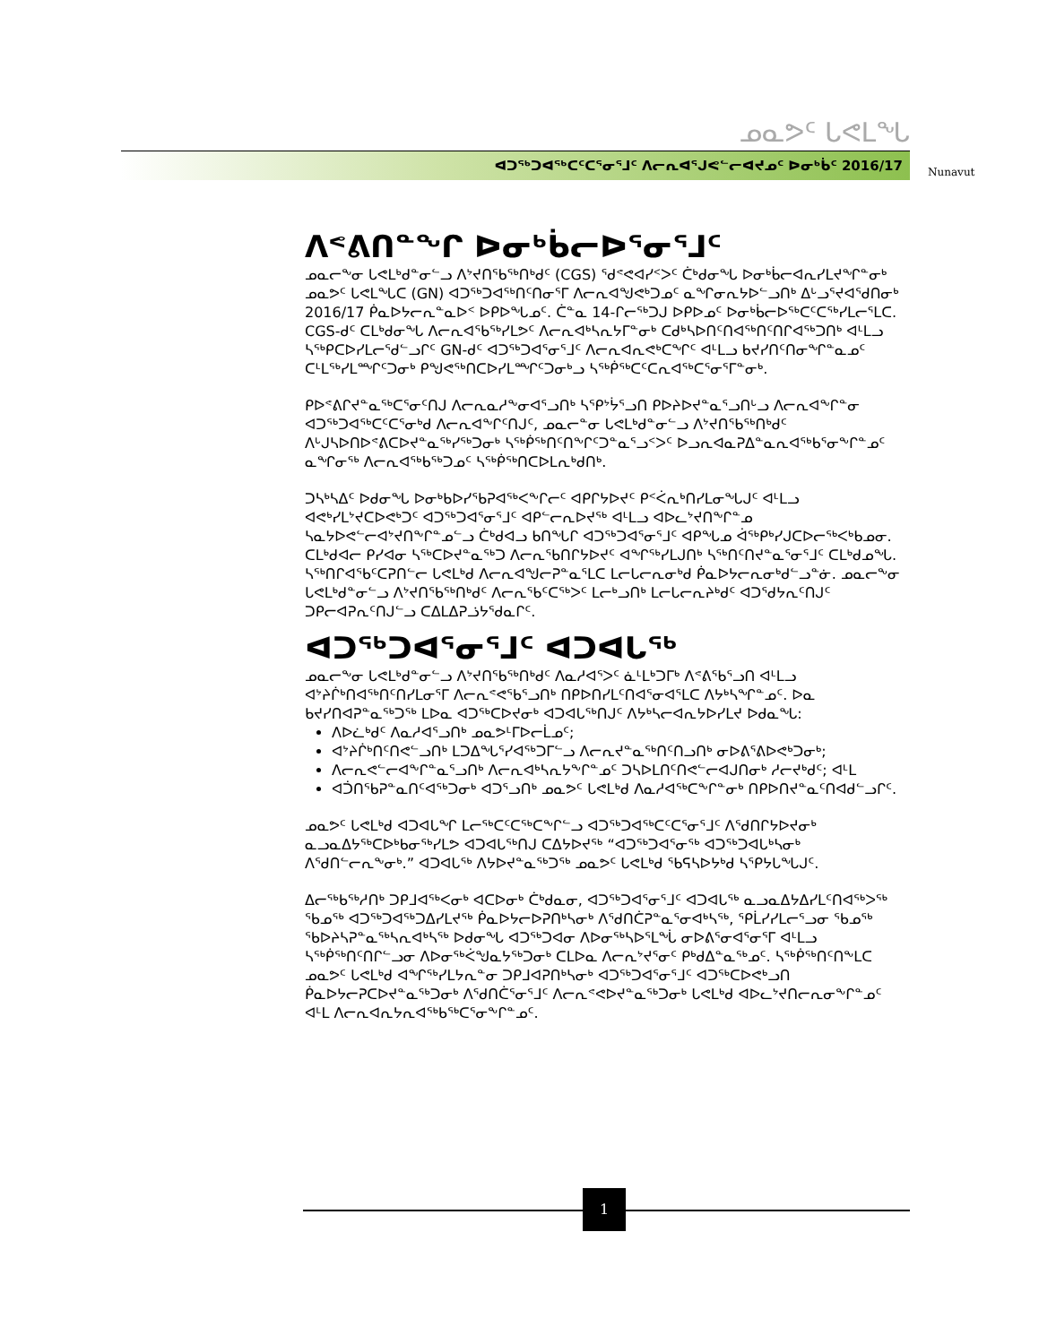ᓄᓇᕗᑦ ᒐᕙᒪᖓ
ᐊᑐᖅᑐᐊᖅᑕᑦᑕᕐᓂᕐᒧᑦ ᐱᓕᕆᐊᕐᒍᕙᓪᓕᐊᔪᓄᑦ ᐅᓂᒃᑳᑦ 2016/17
Nunavut
ᐱᕝᕕᑎᓐᖏ ᐅᓂᒃᑳᓕᐅᕐᓂᕐᒧᑦ
ᓄᓇᓕᖕᓂ ᒐᕙᒪᒃᑯᓐᓂᓪᓗ ᐱᔾᔪᑎᖃᖅᑎᒃᑯᑦ (CGS) ᖁᕝᕙᐊᓯᑉᐳᑦ ᑖᒃᑯᓂᖓ ᐅᓂᒃᑳᓕᐊᕆᓯᒪᔪᖏᓐᓂᒃ ᓄᓇᕗᑦ ᒐᕙᒪᖓᑕ (GN) ᐊᑐᖅᑐᐊᖅᑎᑦᑎᓂᕐᒥ ᐱᓕᕆᐊᖑᕙᒃᑐᓄᑦ ᓇᖏᓂᕆᔭᐅᓪᓗᑎᒃ ᐃᒡᓗᕐᔪᐊᖁᑎᓂᒃ 2016/17 ᑮᓇᐅᔭᓕᕆᓐᓇᐅᑉ ᐅᑭᐅᖓᓄᑦ. ᑖᓐᓇ 14-ᒋᓕᖅᑐᒍ ᐅᑭᐅᓄᑦ ᐅᓂᒃᑳᓕᐅᖅᑕᑦᑕᖅᓯᒪᓕᕐᒪᑕ. CGS-ᑯᑦ ᑕᒪᒃᑯᓂᖓ ᐱᓕᕆᐊᖃᖅᓯᒪᕗᑦ ᐱᓕᕆᐊᒃᓴᕆᔭᒥᓐᓂᒃ ᑕᑯᒃᓴᐅᑎᑦᑎᐊᖅᑎᑦᑎᒋᐊᖅᑐᑎᒃ ᐊᒻᒪᓗ ᓴᖅᑭᑕᐅᓯᒪᓕᕐᑯᓪᓗᒋᑦ GN-ᑯᑦ ᐊᑐᖅᑐᐊᕐᓂᕐᒧᑦ ᐱᓕᕆᐊᕆᕙᒃᑕᖏᑦ ᐊᒻᒪᓗ ᑲᔪᓯᑎᑦᑎᓂᖏᓐᓇᓄᑦ ᑕᒻᒪᖅᓯᒪᙱᑦᑐᓂᒃ ᑭᖑᕙᖅᑎᑕᐅᓯᒪᙱᑦᑐᓂᒃᓗ ᓴᖅᑮᖅᑕᑦᑕᕆᐊᖅᑕᕐᓂᕐᒥᓐᓂᒃ.
ᑭᐅᕝᕕᒋᔪᓐᓇᖅᑕᕐᓂᑦᑎᒍ ᐱᓕᕆᓇᓱᖕᓂᐊᕐᓗᑎᒃ ᓴᕿᔾᔮᕐᓗᑎ ᑭᐅᔨᐅᔪᓐᓇᕐᓗᑎᒡᓗ ᐱᓕᕆᐊᖕᒋᓐᓂ ᐊᑐᖅᑐᐊᖅᑕᑦᑕᕐᓂᒃᑯ ᐱᓕᕆᐊᖕᒋᑦᑎᒍᑦ, ᓄᓇᓕᓐᓂ ᒐᕙᒪᒃᑯᓐᓂᓪᓗ ᐱᔾᔪᑎᖃᖅᑎᒃᑯᑦ ᐱᒡᒍᓴᐅᑎᐅᕝᕕᑕᐅᔪᓐᓇᖅᓯᖅᑐᓂᒃ ᓴᖅᑮᖅᑎᑦᑎᖕᒋᑦᑐᓐᓇᕐᓗᑉᐳᑦ ᐅᓗᕆᐊᓇᕈᐃᓐᓇᕆᐊᖅᑲᕐᓂᖕᒋᓐᓄᑦ ᓇᖏᓂᖅ ᐱᓕᕆᐊᖅᑲᖅᑐᓄᑦ ᓴᖅᑮᖅᑎᑕᐅᒪᕆᒃᑯᑎᒃ.
ᑐᓴᒃᓴᐃᑦ ᐅᑯᓂᖓ ᐅᓂᒃᑲᐅᓯᖃᕈᐊᖅᐸᖕᒋᓕᑦ ᐊᑭᒋᔭᐅᔪᑦ ᑭᑉᐹᕆᒃᑎᓯᒪᓂᖓᒍᑦ ᐊᒻᒪᓗ ᐊᕙᒃᓯᒪᔾᔪᑕᐅᕙᒃᑐᑦ ᐊᑐᖅᑐᐊᕐᓂᕐᒧᑦ ᐊᑭᓪᓕᕆᐅᔪᖅ ᐊᒻᒪᓗ ᐊᐅᓚᔾᔪᑎᖕᒋᓐᓄ ᓴᓇᔭᐅᕙᓪᓕᐊᔾᔪᑎᖕᒋᓐᓄᓪᓗ ᑖᒃᑯᐊᓗ ᑲᑎᖓᒋ ᐊᑐᖅᑐᐊᕐᓂᕐᒧᑦ ᐊᑭᖓᓄ ᐋᖅᑭᒃᓯᒍᑕᐅᓕᖅᐸᒃᑲᓄᓂ. ᑕᒪᒃᑯᐊᓕ ᑭᓯᐊᓂ ᓴᖅᑕᐅᔪᓐᓇᖅᑐ ᐱᓕᕆᖃᑎᒋᔭᐅᔪᑦ ᐊᖏᖅᓯᒪᒍᑎᒃ ᓴᖅᑎᑦᑎᔪᓐᓇᕐᓂᕐᒧᑦ ᑕᒪᒃᑯᓄᖓ. ᓴᖅᑎᒋᐊᖃᑦᑕᕈᑎᓪᓕ ᒐᕙᒪᒃᑯ ᐱᓕᕆᐊᖑᓕᕈᓐᓇᕐᒪᑕ ᒪᓕᒐᓕᕆᓂᒃᑯ ᑮᓇᐅᔭᓕᕆᓂᒃᑯᓪᓗᓐᓃ. ᓄᓇᓕᖕᓂ ᒐᕙᒪᒃᑯᓐᓂᓪᓗ ᐱᔾᔪᑎᖃᖅᑎᒃᑯᑦ ᐱᓕᕆᖃᑦᑕᖅᐳᑦ ᒪᓕᒃᓗᑎᒃ ᒪᓕᒐᓕᕆᔨᒃᑯᑦ ᐊᑐᖁᔭᕆᑦᑎᒍᑦ ᑐᑭᓕᐊᕈᕆᑦᑎᒍᓪᓗ ᑕᐃᒪᐃᕈᓘᔭᖁᓇᒋᑦ.
ᐊᑐᖅᑐᐊᕐᓂᕐᒧᑦ ᐊᑐᐊᒐᖅ
ᓄᓇᓕᖕᓂ ᒐᕙᒪᒃᑯᓐᓂᓪᓗ ᐱᔾᔪᑎᖃᖅᑎᒃᑯᑦ ᐱᓇᓱᐊᕐᐳᑦ ᓈᒻᒪᒃᑐᒥᒃ ᐱᕝᕕᖃᕐᓗᑎ ᐊᒻᒪᓗ ᐊᔾᔨᒌᒃᑎᐊᖅᑎᑦᑎᓯᒪᓂᕐᒥ ᐱᓕᕆᕝᕙᕐᑲᕐᓗᑎᒃ ᑎᑭᐅᑎᓯᒪᑦᑎᐊᕐᓂᐊᕐᒪᑕ ᐱᔭᒃᓴᖏᓐᓄᑦ. ᐅᓇ ᑲᔪᓯᑎᐊᕈᓐᓇᖅᑐᖅ ᒪᐅᓇ ᐊᑐᖅᑕᐅᔪᓂᒃ ᐊᑐᐊᒐᖅᑎᒍᑦ ᐱᔭᒃᓴᓕᐊᕆᔭᐅᓯᒪᔪ ᐅᑯᓇᖓ:
ᐱᐅᓛᒃᑯᑦ ᐱᓇᓱᐊᕐᓗᑎᒃ ᓄᓇᕗᒻᒥᐅᓕᒫᓄᑦ;
ᐊᔾᔨᒌᒃᑎᑦᑎᕙᓪᓗᑎᒃ ᒪᑐᐃᖓᕐᓯᐊᖅᑐᒥᓪᓗ ᐱᓕᕆᔪᓐᓇᖅᑎᑦᑎᓗᑎᒃ ᓂᐅᕕᕐᕕᐅᕙᒃᑐᓂᒃ;
ᐱᓕᕆᕙᓪᓕᐊᖕᒋᓐᓇᕐᓗᑎᒃ ᐱᓕᕆᐊᒃᓴᕆᔭᖕᒋᓐᓄᑦ ᑐᓴᐅᒪᑎᑦᑎᕙᓪᓕᐊᒍᑎᓂᒃ ᓱᓕᔪᒃᑯᑦ; ᐊᒻᒪ
ᐊᑑᑎᖃᕈᓐᓇᑎᑦᐊᖅᑐᓂᒃ ᐊᑐᕐᓗᑎᒃ ᓄᓇᕗᑦ ᒐᕙᒪᒃᑯ ᐱᓇᓱᐊᖅᑕᖕᒋᓐᓂᒃ ᑎᑭᐅᑎᔪᓐᓇᑦᑎᐊᑯᓪᓗᒋᑦ.
ᓄᓇᕗᑦ ᒐᕙᒪᒃᑯ ᐊᑐᐊᒐᖏ ᒪᓕᖅᑕᑦᑕᖅᑕᖕᒋᓪᓗ ᐊᑐᖅᑐᐊᖅᑕᑦᑕᕐᓂᕐᒧᑦ ᐱᖁᑎᒋᔭᐅᔪᓂᒃ ᓇᓗᓇᐃᔭᖅᑕᐅᒃᑲᓂᖅᓯᒪᕗ ᐊᑐᐊᒐᖅᑎᒍ ᑕᐃᔭᐅᔪᖅ “ᐊᑐᖅᑐᐊᕐᓂᖅ ᐊᑐᖅᑐᐊᒐᒃᓴᓂᒃ ᐱᖁᑎᓪᓕᕆᖕᓂᒃ.” ᐊᑐᐊᒐᖅ ᐱᔭᐅᔪᓐᓇᖅᑐᖅ ᓄᓇᕗᑦ ᒐᕙᒪᒃᑯ ᖃᕋᓴᐅᔭᒃᑯ ᓴᕿᔭᒐᖓᒍᑦ.
ᐃᓕᖅᑲᖅᓱᑎᒃ ᑐᑭᒧᐊᖅᐸᓂᒃ ᐊᑕᐅᓂᒃ ᑖᒃᑯᓇᓂ, ᐊᑐᖅᑐᐊᕐᓂᕐᒧᑦ ᐊᑐᐊᒐᖅ ᓇᓗᓇᐃᔭᐃᓯᒪᑦᑎᐊᖅᐳᖅ ᖃᓄᖅ ᐊᑐᖅᑐᐊᖅᑐᐃᓯᒪᔪᖅ ᑮᓇᐅᔭᓕᐅᕈᑎᒃᓴᓂᒃ ᐱᖁᑎᑖᕈᓐᓇᕐᓂᐊᒃᓴᖅ, ᕿᒫᓯᓯᒪᓕᕐᓗᓂ ᖃᓄᖅ ᖃᐅᔨᓴᕈᓐᓇᖅᓴᕆᐊᒃᓴᖅ ᐅᑯᓂᖓ ᐊᑐᖅᑐᐊᓂ ᐱᐅᓂᖅᓴᐅᕐᒪᖔ ᓂᐅᕕᕐᓂᐊᕐᓂᕐᒥ ᐊᒻᒪᓗ ᓴᖅᑮᖅᑎᑦᑎᒋᓪᓗᓂ ᐱᐅᓂᖅᐹᖑᓇᔭᖅᑐᓂᒃ ᑕᒪᐅᓇ ᐱᓕᕆᔾᔪᕐᓂᑦ ᑭᒃᑯᐃᓐᓇᖅᓄᑦ. ᓴᖅᑮᖅᑎᑦᑎᖕᒪᑕ ᓄᓇᕗᑦ ᒐᕙᒪᒃᑯ ᐊᖏᖅᓯᒪᔭᕆᓐᓂ ᑐᑭᒧᐊᕈᑎᒃᓴᓂᒃ ᐊᑐᖅᑐᐊᕐᓂᕐᒧᑦ ᐊᑐᖅᑕᐅᕙᒃᓗᑎ ᑮᓇᐅᔭᓕᕈᑕᐅᔪᓐᓇᖅᑐᓂᒃ ᐱᖁᑎᑖᕐᓂᕐᒧᑦ ᐱᓕᕆᕝᕙᐅᔪᓐᓇᖅᑐᓂᒃ ᒐᕙᒪᒃᑯ ᐊᐅᓚᔾᔪᑎᓕᕆᓂᖕᒋᓐᓄᑦ ᐊᒻᒪ ᐱᓕᕆᐊᕆᔭᕆᐊᖅᑲᖅᑕᕐᓂᖕᒋᓐᓄᑦ.
1